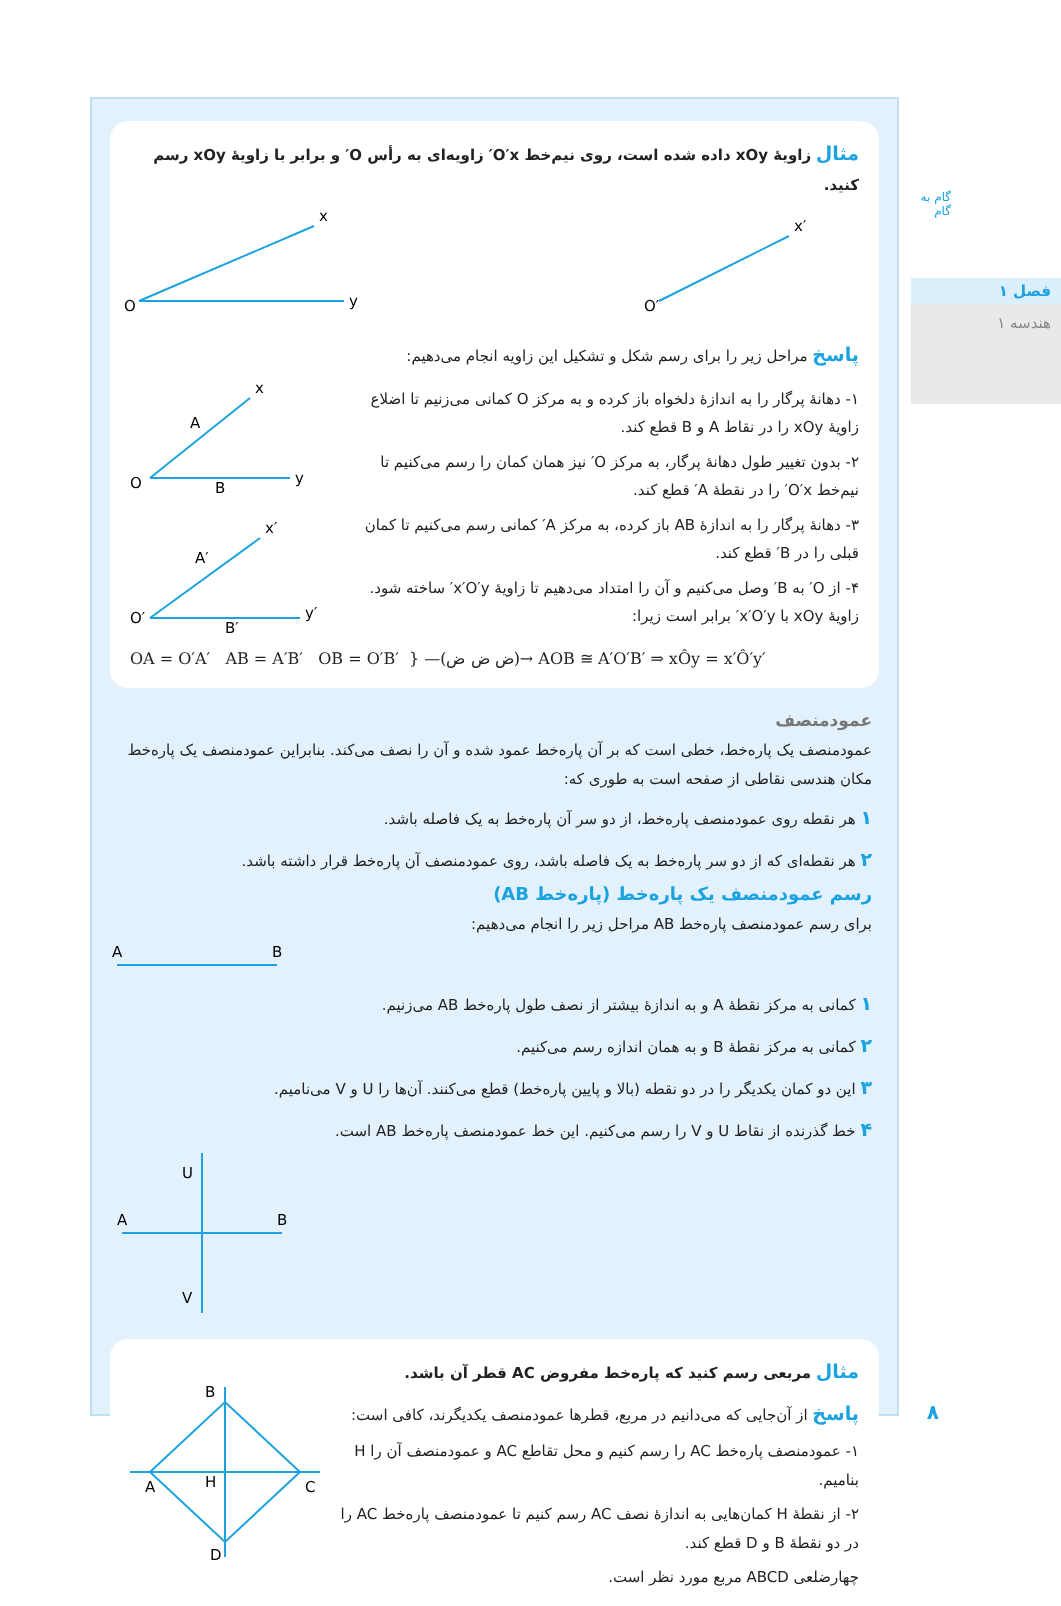گام به گام
فصل ۱
هندسه ۱
مثال زاویهٔ xOy داده شده است، روی نیم‌خط O′x′ زاویه‌ای به رأس O′ و برابر با زاویهٔ xOy رسم کنید.
O
x
y
O′
x′
پاسخ مراحل زیر را برای رسم شکل و تشکیل این زاویه انجام می‌دهیم:
۱- دهانهٔ پرگار را به اندازهٔ دلخواه باز کرده و به مرکز O کمانی می‌زنیم تا اضلاع زاویهٔ xOy را در نقاط A و B قطع کند.
۲- بدون تغییر طول دهانهٔ پرگار، به مرکز O′ نیز همان کمان را رسم می‌کنیم تا نیم‌خط O′x′ را در نقطهٔ A′ قطع کند.
۳- دهانهٔ پرگار را به اندازهٔ AB باز کرده، به مرکز A′ کمانی رسم می‌کنیم تا کمان قبلی را در B′ قطع کند.
۴- از O′ به B′ وصل می‌کنیم و آن را امتداد می‌دهیم تا زاویهٔ x′O′y′ ساخته شود. زاویهٔ xOy با x′O′y′ برابر است زیرا:
O
A
B
x
y
O′
A′
B′
x′
y′
OA = O′A′ AB = A′B′ OB = O′B′ } —(ض ض ض)→ AOB ≅ A′O′B′ ⇒ xÔy = x′Ô′y′
عمودمنصف
عمودمنصف یک پاره‌خط، خطی است که بر آن پاره‌خط عمود شده و آن را نصف می‌کند. بنابراین عمودمنصف یک پاره‌خط مکان هندسی نقاطی از صفحه است به طوری که:
۱ هر نقطه روی عمودمنصف پاره‌خط، از دو سر آن پاره‌خط به یک فاصله باشد.
۲ هر نقطه‌ای که از دو سر پاره‌خط به یک فاصله باشد، روی عمودمنصف آن پاره‌خط قرار داشته باشد.
رسم عمودمنصف یک پاره‌خط (پاره‌خط AB)
برای رسم عمودمنصف پاره‌خط AB مراحل زیر را انجام می‌دهیم:
A
B
۱ کمانی به مرکز نقطهٔ A و به اندازهٔ بیشتر از نصف طول پاره‌خط AB می‌زنیم.
۲ کمانی به مرکز نقطهٔ B و به همان اندازه رسم می‌کنیم.
۳ این دو کمان یکدیگر را در دو نقطه (بالا و پایین پاره‌خط) قطع می‌کنند. آن‌ها را U و V می‌نامیم.
۴ خط گذرنده از نقاط U و V را رسم می‌کنیم. این خط عمودمنصف پاره‌خط AB است.
A
B
U
V
مثال مربعی رسم کنید که پاره‌خط مفروض AC قطر آن باشد.
پاسخ از آن‌جایی که می‌دانیم در مربع، قطرها عمودمنصف یکدیگرند، کافی است:
۱- عمودمنصف پاره‌خط AC را رسم کنیم و محل تقاطع AC و عمودمنصف آن را H بنامیم.
۲- از نقطهٔ H کمان‌هایی به اندازهٔ نصف AC رسم کنیم تا عمودمنصف پاره‌خط AC را در دو نقطهٔ B و D قطع کند.
چهارضلعی ABCD مربع مورد نظر است.
B
A
C
H
D
۸